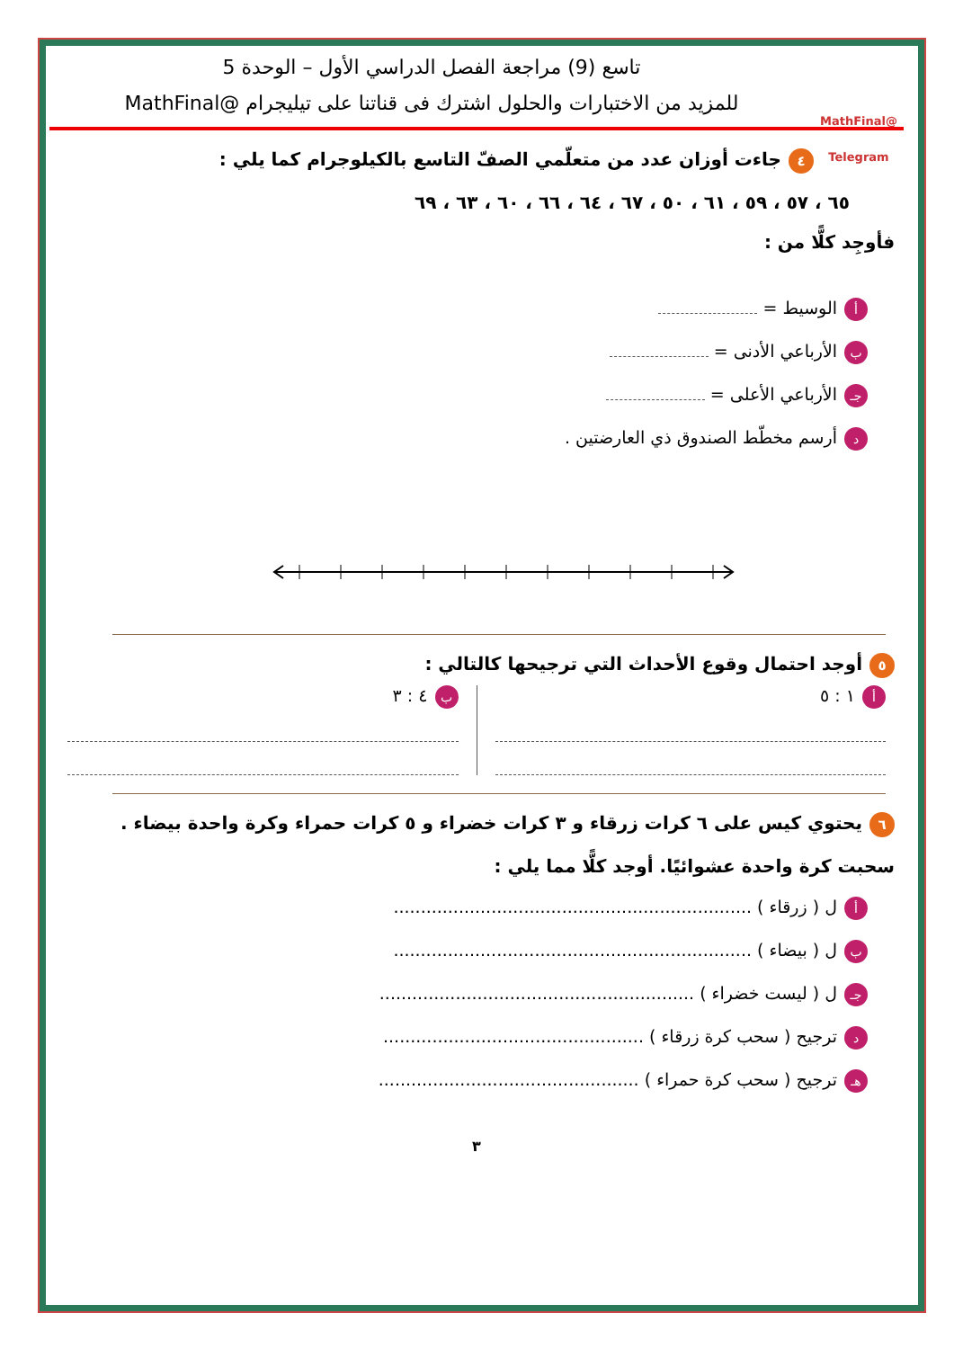@MathFinal Telegram
تاسع (9) مراجعة الفصل الدراسي الأول – الوحدة 5
للمزيد من الاختبارات والحلول اشترك فى قناتنا على تيليجرام @MathFinal
٤ جاءت أوزان عدد من متعلّمي الصفّ التاسع بالكيلوجرام كما يلي :
٦٥ ، ٥٧ ، ٥٩ ، ٦١ ، ٥٠ ، ٦٧ ، ٦٤ ، ٦٦ ، ٦٠ ، ٦٣ ، ٦٩
فأوجِد كلًّا من :
أالوسيط =
بالأرباعي الأدنى =
جـ الأرباعي الأعلى =
دأرسم مخطّط الصندوق ذي العارضتين .
٥ أوجد احتمال وقوع الأحداث التي ترجيحها كالتالي :
أ ١ : ٥
ب ٤ : ٣
٦ يحتوي كيس على ٦ كرات زرقاء و ٣ كرات خضراء و ٥ كرات حمراء وكرة واحدة بيضاء .
سحبت كرة واحدة عشوائيًا. أوجد كلًّا مما يلي :
أل ( زرقاء ) ..................................................................
بل ( بيضاء ) ..................................................................
جـ ل ( ليست خضراء ) ..........................................................
دترجيح ( سحب كرة زرقاء ) ................................................
هـ ترجيح ( سحب كرة حمراء ) ................................................
٣